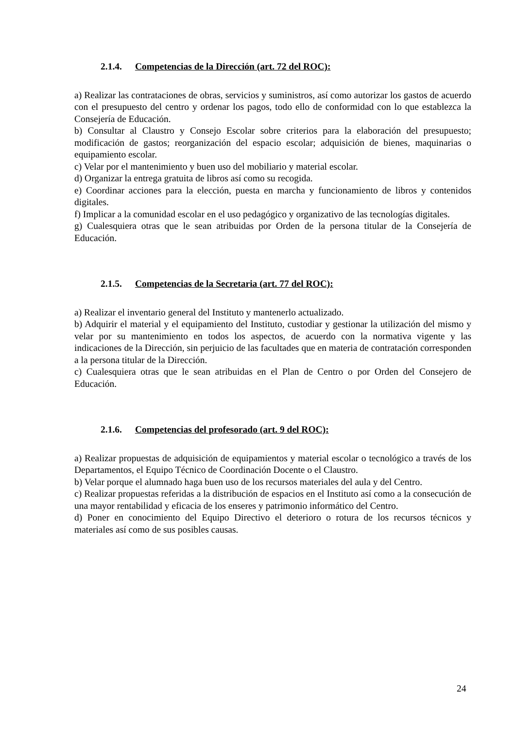2.1.4. Competencias de la Dirección (art. 72 del ROC):
a) Realizar las contrataciones de obras, servicios y suministros, así como autorizar los gastos de acuerdo con el presupuesto del centro y ordenar los pagos, todo ello de conformidad con lo que establezca la Consejería de Educación.
b) Consultar al Claustro y Consejo Escolar sobre criterios para la elaboración del presupuesto; modificación de gastos; reorganización del espacio escolar; adquisición de bienes, maquinarias o equipamiento escolar.
c) Velar por el mantenimiento y buen uso del mobiliario y material escolar.
d) Organizar la entrega gratuita de libros así como su recogida.
e) Coordinar acciones para la elección, puesta en marcha y funcionamiento de libros y contenidos digitales.
f) Implicar a la comunidad escolar en el uso pedagógico y organizativo de las tecnologías digitales.
g) Cualesquiera otras que le sean atribuidas por Orden de la persona titular de la Consejería de Educación.
2.1.5. Competencias de la Secretaria (art. 77 del ROC):
a) Realizar el inventario general del Instituto y mantenerlo actualizado.
b) Adquirir el material y el equipamiento del Instituto, custodiar y gestionar la utilización del mismo y velar por su mantenimiento en todos los aspectos, de acuerdo con la normativa vigente y las indicaciones de la Dirección, sin perjuicio de las facultades que en materia de contratación corresponden a la persona titular de la Dirección.
c) Cualesquiera otras que le sean atribuidas en el Plan de Centro o por Orden del Consejero de Educación.
2.1.6. Competencias del profesorado (art. 9 del ROC):
a) Realizar propuestas de adquisición de equipamientos y material escolar o tecnológico a través de los Departamentos, el Equipo Técnico de Coordinación Docente o el Claustro.
b) Velar porque el alumnado haga buen uso de los recursos materiales del aula y del Centro.
c) Realizar propuestas referidas a la distribución de espacios en el Instituto así como a la consecución de una mayor rentabilidad y eficacia de los enseres y patrimonio informático del Centro.
d) Poner en conocimiento del Equipo Directivo el deterioro o rotura de los recursos técnicos y materiales así como de sus posibles causas.
24